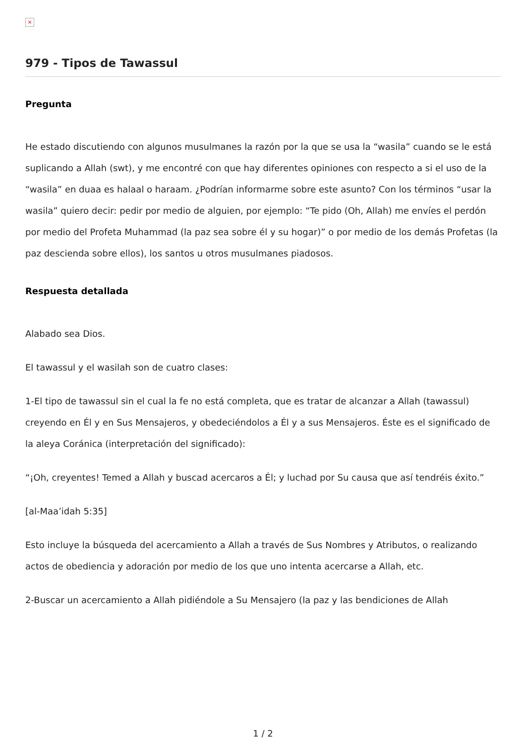×
979 - Tipos de Tawassul
Pregunta
He estado discutiendo con algunos musulmanes la razón por la que se usa la “wasila” cuando se le está suplicando a Allah (swt), y me encontré con que hay diferentes opiniones con respecto a si el uso de la “wasila” en duaa es halaal o haraam. ¿Podrían informarme sobre este asunto? Con los términos “usar la wasila” quiero decir: pedir por medio de alguien, por ejemplo: “Te pido (Oh, Allah) me envíes el perdón por medio del Profeta Muhammad (la paz sea sobre él y su hogar)” o por medio de los demás Profetas (la paz descienda sobre ellos), los santos u otros musulmanes piadosos.
Respuesta detallada
Alabado sea Dios.
El tawassul y el wasilah son de cuatro clases:
1-El tipo de tawassul sin el cual la fe no está completa, que es tratar de alcanzar a Allah (tawassul) creyendo en Él y en Sus Mensajeros, y obedeciéndolos a Él y a sus Mensajeros. Éste es el significado de la aleya Coránica (interpretación del significado):
“¡Oh, creyentes! Temed a Allah y buscad acercaros a Él; y luchad por Su causa que así tendréis éxito.”
[al-Maa’idah 5:35]
Esto incluye la búsqueda del acercamiento a Allah a través de Sus Nombres y Atributos, o realizando actos de obediencia y adoración por medio de los que uno intenta acercarse a Allah, etc.
2-Buscar un acercamiento a Allah pidiéndole a Su Mensajero (la paz y las bendiciones de Allah
1 / 2